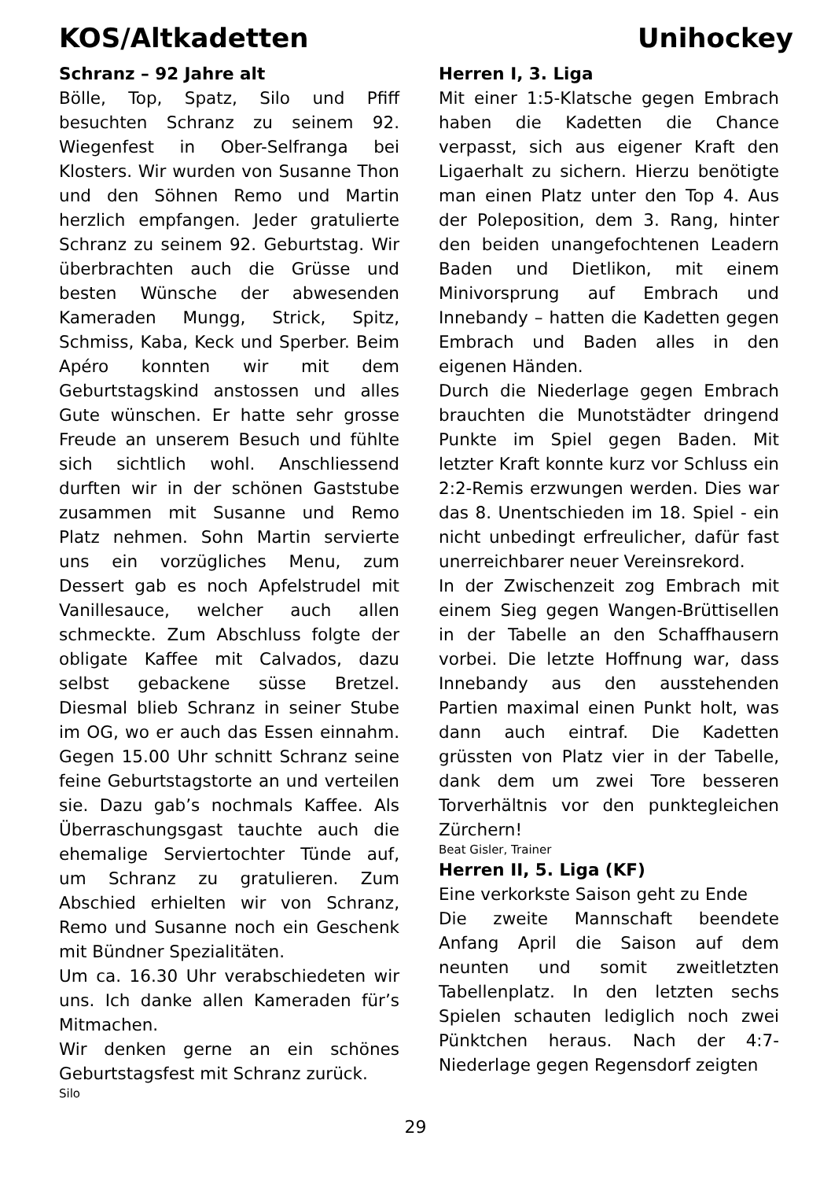KOS/Altkadetten Unihockey
Schranz – 92 Jahre alt
Bölle, Top, Spatz, Silo und Pfiff besuchten Schranz zu seinem 92. Wiegenfest in Ober-Selfranga bei Klosters. Wir wurden von Susanne Thon und den Söhnen Remo und Martin herzlich empfangen. Jeder gratulierte Schranz zu seinem 92. Geburtstag. Wir überbrachten auch die Grüsse und besten Wünsche der abwesenden Kameraden Mungg, Strick, Spitz, Schmiss, Kaba, Keck und Sperber. Beim Apéro konnten wir mit dem Geburtstagskind anstossen und alles Gute wünschen. Er hatte sehr grosse Freude an unserem Besuch und fühlte sich sichtlich wohl. Anschliessend durften wir in der schönen Gaststube zusammen mit Susanne und Remo Platz nehmen. Sohn Martin servierte uns ein vorzügliches Menu, zum Dessert gab es noch Apfelstrudel mit Vanillesauce, welcher auch allen schmeckte. Zum Abschluss folgte der obligate Kaffee mit Calvados, dazu selbst gebackene süsse Bretzel. Diesmal blieb Schranz in seiner Stube im OG, wo er auch das Essen einnahm. Gegen 15.00 Uhr schnitt Schranz seine feine Geburtstagstorte an und verteilen sie. Dazu gab’s nochmals Kaffee. Als Überraschungsgast tauchte auch die ehemalige Serviertochter Tünde auf, um Schranz zu gratulieren. Zum Abschied erhielten wir von Schranz, Remo und Susanne noch ein Geschenk mit Bündner Spezialitäten.
Um ca. 16.30 Uhr verabschiedeten wir uns. Ich danke allen Kameraden für’s Mitmachen.
Wir denken gerne an ein schönes Geburtstagsfest mit Schranz zurück.
Silo
Herren I, 3. Liga
Mit einer 1:5-Klatsche gegen Embrach haben die Kadetten die Chance verpasst, sich aus eigener Kraft den Ligaerhalt zu sichern. Hierzu benötigte man einen Platz unter den Top 4. Aus der Poleposition, dem 3. Rang, hinter den beiden unangefochtenen Leadern Baden und Dietlikon, mit einem Minivorsprung auf Embrach und Innebandy – hatten die Kadetten gegen Embrach und Baden alles in den eigenen Händen.
Durch die Niederlage gegen Embrach brauchten die Munotstädter dringend Punkte im Spiel gegen Baden. Mit letzter Kraft konnte kurz vor Schluss ein 2:2-Remis erzwungen werden. Dies war das 8. Unentschieden im 18. Spiel - ein nicht unbedingt erfreulicher, dafür fast unerreichbarer neuer Vereinsrekord.
In der Zwischenzeit zog Embrach mit einem Sieg gegen Wangen-Brüttisellen in der Tabelle an den Schaffhausern vorbei. Die letzte Hoffnung war, dass Innebandy aus den ausstehenden Partien maximal einen Punkt holt, was dann auch eintraf. Die Kadetten grüssten von Platz vier in der Tabelle, dank dem um zwei Tore besseren Torverhältnis vor den punktegleichen Zürchern!
Beat Gisler, Trainer
Herren II, 5. Liga (KF)
Eine verkorkste Saison geht zu Ende
Die zweite Mannschaft beendete Anfang April die Saison auf dem neunten und somit zweitletzten Tabellenplatz. In den letzten sechs Spielen schauten lediglich noch zwei Pünktchen heraus. Nach der 4:7-Niederlage gegen Regensdorf zeigten
29